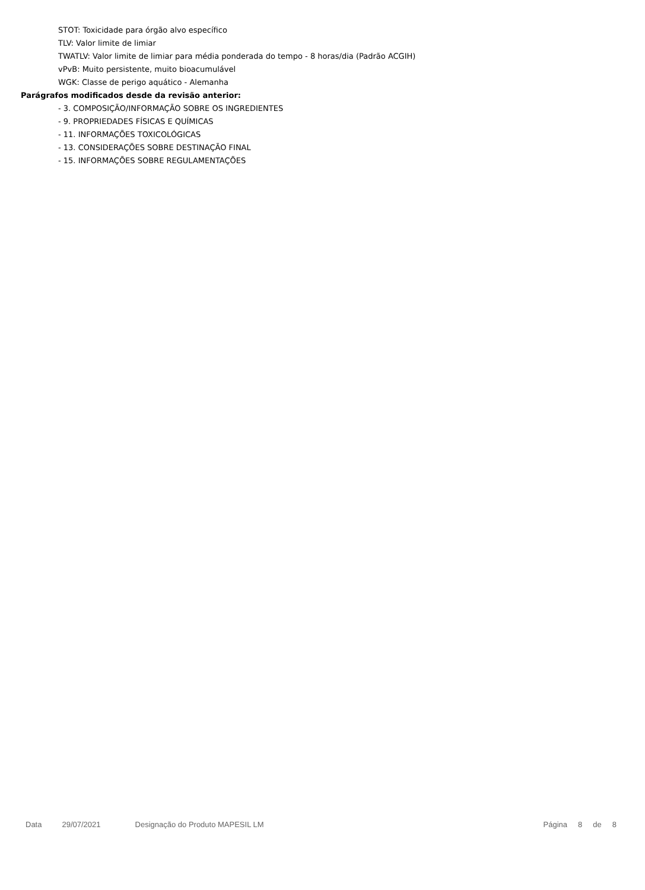STOT: Toxicidade para órgão alvo específico
TLV: Valor limite de limiar
TWATLV: Valor limite de limiar para média ponderada do tempo - 8 horas/dia (Padrão ACGIH)
vPvB: Muito persistente, muito bioacumulável
WGK: Classe de perigo aquático - Alemanha
Parágrafos modificados desde da revisão anterior:
- 3. COMPOSIÇÃO/INFORMAÇÃO SOBRE OS INGREDIENTES
- 9. PROPRIEDADES FÍSICAS E QUÍMICAS
- 11. INFORMAÇÕES TOXICOLÓGICAS
- 13. CONSIDERAÇÕES SOBRE DESTINAÇÃO FINAL
- 15. INFORMAÇÕES SOBRE REGULAMENTAÇÕES
Data 29/07/2021 Designação do Produto MAPESIL LM Página 8 de 8